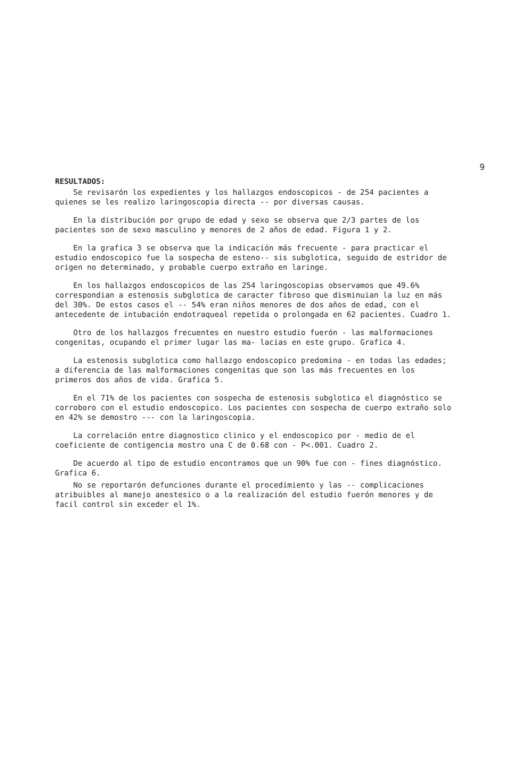9
RESULTADOS:
Se revisarón los expedientes y los hallazgos endoscopicos - de 254 pacientes a quienes se les realizo laringoscopia directa -- por diversas causas.
En la distribución por grupo de edad y sexo se observa que 2/3 partes de los pacientes son de sexo masculino y menores de 2 años de edad. Figura 1 y 2.
En la grafica 3 se observa que la indicación más frecuente - para practicar el estudio endoscopico fue la sospecha de esteno-- sis subglotica, seguido de estridor de origen no determinado, y probable cuerpo extraño en laringe.
En los hallazgos endoscopicos de las 254 laringoscopias observamos que 49.6% correspondian a estenosis subglotica de caracter fibroso que disminuian la luz en más del 30%. De estos casos el -- 54% eran niños menores de dos años de edad, con el antecedente de intubación endotraqueal repetida o prolongada en 62 pacientes. Cuadro 1.
Otro de los hallazgos frecuentes en nuestro estudio fuerón - las malformaciones congenitas, ocupando el primer lugar las ma- lacias en este grupo. Grafica 4.
La estenosis subglotica como hallazgo endoscopico predomina - en todas las edades; a diferencia de las malformaciones congenitas que son las más frecuentes en los primeros dos años de vida. Grafica 5.
En el 71% de los pacientes con sospecha de estenosis subglotica el diagnóstico se corroboro con el estudio endoscopico. Los pacientes con sospecha de cuerpo extraño solo en 42% se demostro --- con la laringoscopia.
La correlación entre diagnostico clinico y el endoscopico por - medio de el coeficiente de contigencia mostro una C de 0.68 con - P<.001. Cuadro 2.
De acuerdo al tipo de estudio encontramos que un 90% fue con - fines diagnóstico. Grafica 6.
No se reportarón defunciones durante el procedimiento y las -- complicaciones atribuibles al manejo anestesico o a la realización del estudio fuerón menores y de facil control sin exceder el 1%.